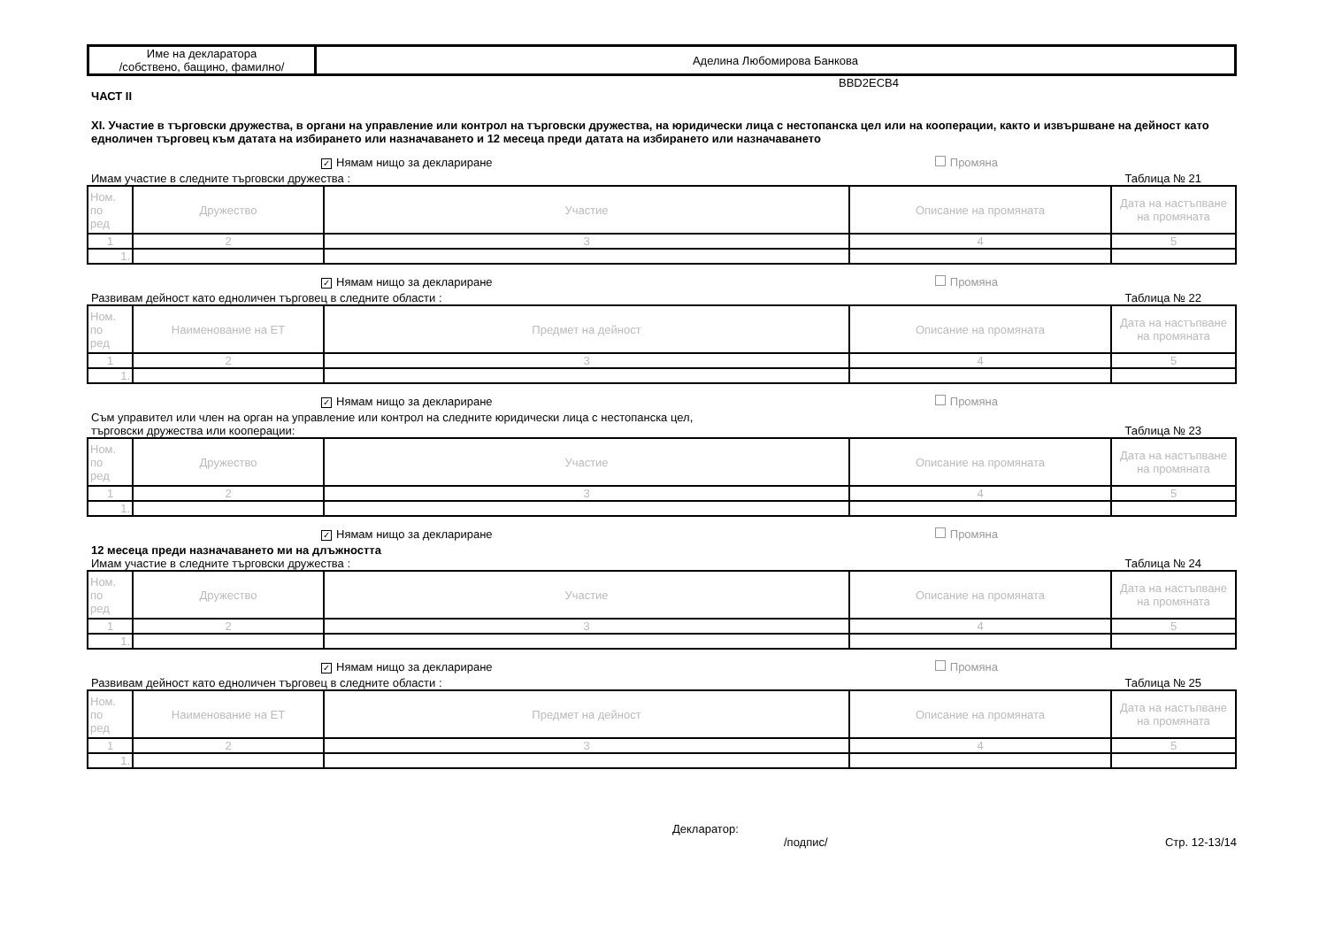| Име на декларатора /собствено, бащино, фамилно/ | Аделина Любомирова Банкова |
BBD2ECB4
ЧАСТ II
XI. Участие в търговски дружества, в органи на управление или контрол на търговски дружества, на юридически лица с нестопанска цел или на кооперации, както и извършване на дейност като едноличен търговец към датата на избирането или назначаването и 12 месеца преди датата на избирането или назначаването
✓ Нямам нищо за деклариране Промяна
Имам участие в следните търговски дружества : Таблица № 21
| Ном. по ред | Дружество | Участие | Описание на промяната | Дата на настъпване на промяната |
| 1 | 2 | 3 | 4 | 5 |
| 1. | | | | |
✓ Нямам нищо за деклариране Промяна
Развивам дейност като едноличен търговец в следните области : Таблица № 22
| Ном. по ред | Наименование на ЕТ | Предмет на дейност | Описание на промяната | Дата на настъпване на промяната |
| 1 | 2 | 3 | 4 | 5 |
| 1. | | | | |
✓ Нямам нищо за деклариране Промяна
Съм управител или член на орган на управление или контрол на следните юридически лица с нестопанска цел,
търговски дружества или кооперации: Таблица № 23
| Ном. по ред | Дружество | Участие | Описание на промяната | Дата на настъпване на промяната |
| 1 | 2 | 3 | 4 | 5 |
| 1. | | | | |
✓ Нямам нищо за деклариране Промяна
12 месеца преди назначаването ми на длъжността
Имам участие в следните търговски дружества : Таблица № 24
| Ном. по ред | Дружество | Участие | Описание на промяната | Дата на настъпване на промяната |
| 1 | 2 | 3 | 4 | 5 |
| 1. | | | | |
✓ Нямам нищо за деклариране Промяна
Развивам дейност като едноличен търговец в следните области : Таблица № 25
| Ном. по ред | Наименование на ЕТ | Предмет на дейност | Описание на промяната | Дата на настъпване на промяната |
| 1 | 2 | 3 | 4 | 5 |
| 1. | | | | |
Декларатор:
/подпис/ Стр. 12-13/14